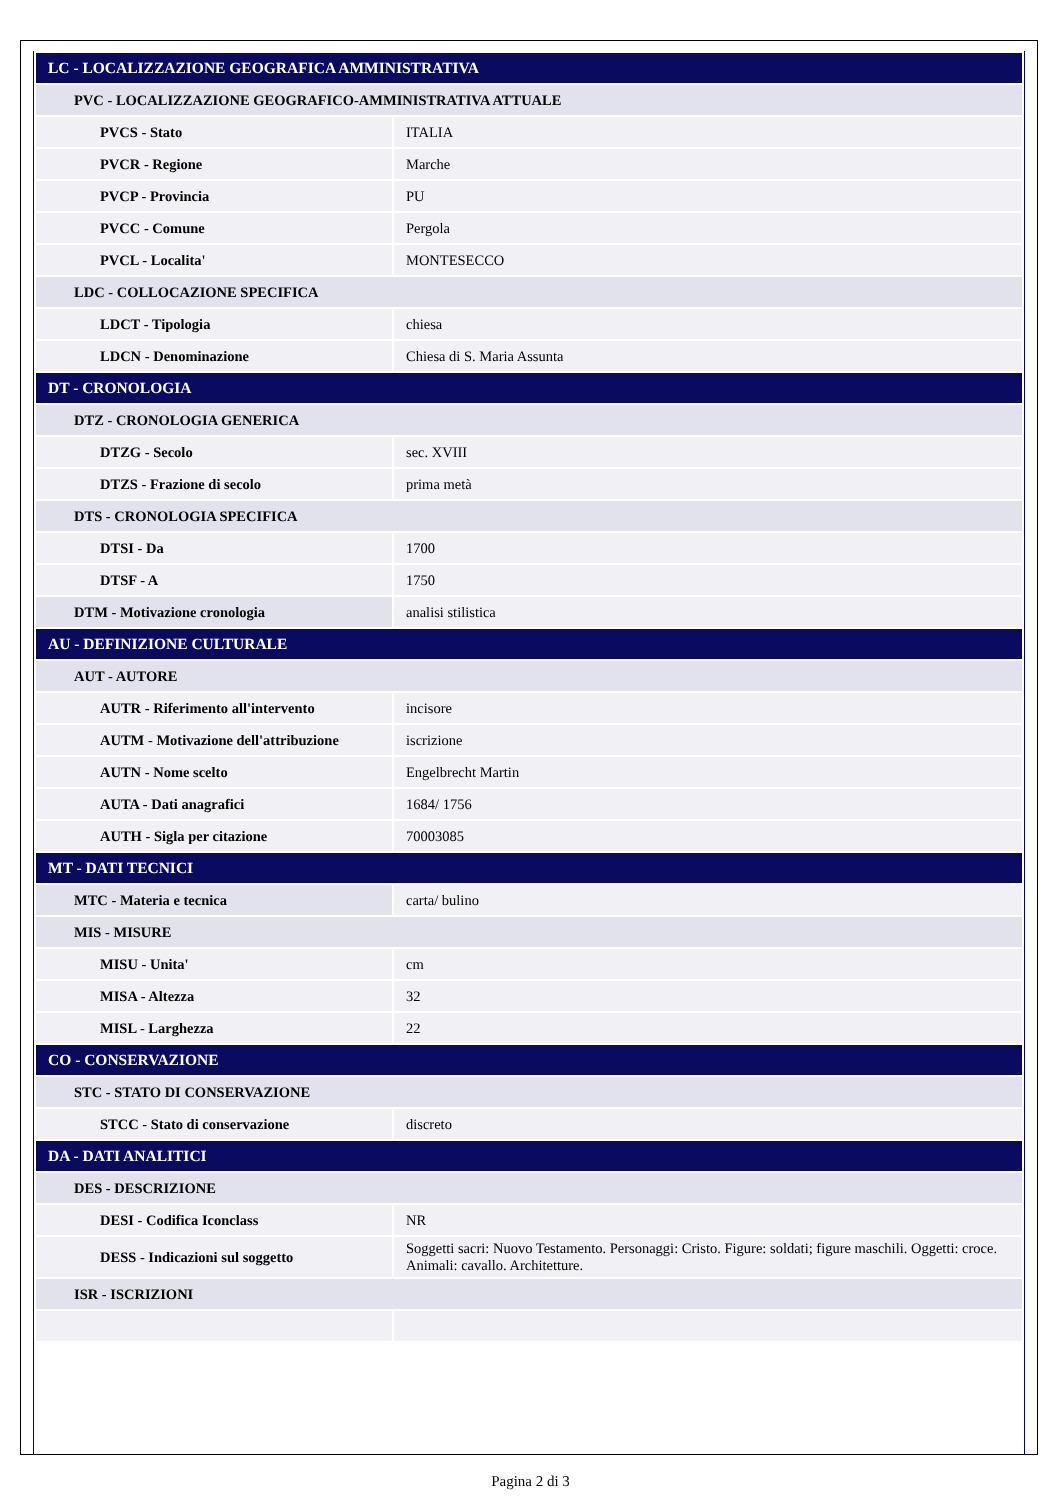| LC - LOCALIZZAZIONE GEOGRAFICA AMMINISTRATIVA | |
| PVC - LOCALIZZAZIONE GEOGRAFICO-AMMINISTRATIVA ATTUALE | |
| PVCS - Stato | ITALIA |
| PVCR - Regione | Marche |
| PVCP - Provincia | PU |
| PVCC - Comune | Pergola |
| PVCL - Localita' | MONTESECCO |
| LDC - COLLOCAZIONE SPECIFICA | |
| LDCT - Tipologia | chiesa |
| LDCN - Denominazione | Chiesa di S. Maria Assunta |
| DT - CRONOLOGIA | |
| DTZ - CRONOLOGIA GENERICA | |
| DTZG - Secolo | sec. XVIII |
| DTZS - Frazione di secolo | prima metà |
| DTS - CRONOLOGIA SPECIFICA | |
| DTSI - Da | 1700 |
| DTSF - A | 1750 |
| DTM - Motivazione cronologia | analisi stilistica |
| AU - DEFINIZIONE CULTURALE | |
| AUT - AUTORE | |
| AUTR - Riferimento all'intervento | incisore |
| AUTM - Motivazione dell'attribuzione | iscrizione |
| AUTN - Nome scelto | Engelbrecht Martin |
| AUTA - Dati anagrafici | 1684/ 1756 |
| AUTH - Sigla per citazione | 70003085 |
| MT - DATI TECNICI | |
| MTC - Materia e tecnica | carta/ bulino |
| MIS - MISURE | |
| MISU - Unita' | cm |
| MISA - Altezza | 32 |
| MISL - Larghezza | 22 |
| CO - CONSERVAZIONE | |
| STC - STATO DI CONSERVAZIONE | |
| STCC - Stato di conservazione | discreto |
| DA - DATI ANALITICI | |
| DES - DESCRIZIONE | |
| DESI - Codifica Iconclass | NR |
| DESS - Indicazioni sul soggetto | Soggetti sacri: Nuovo Testamento. Personaggi: Cristo. Figure: soldati; figure maschili. Oggetti: croce. Animali: cavallo. Architetture. |
| ISR - ISCRIZIONI | |
Pagina 2 di 3